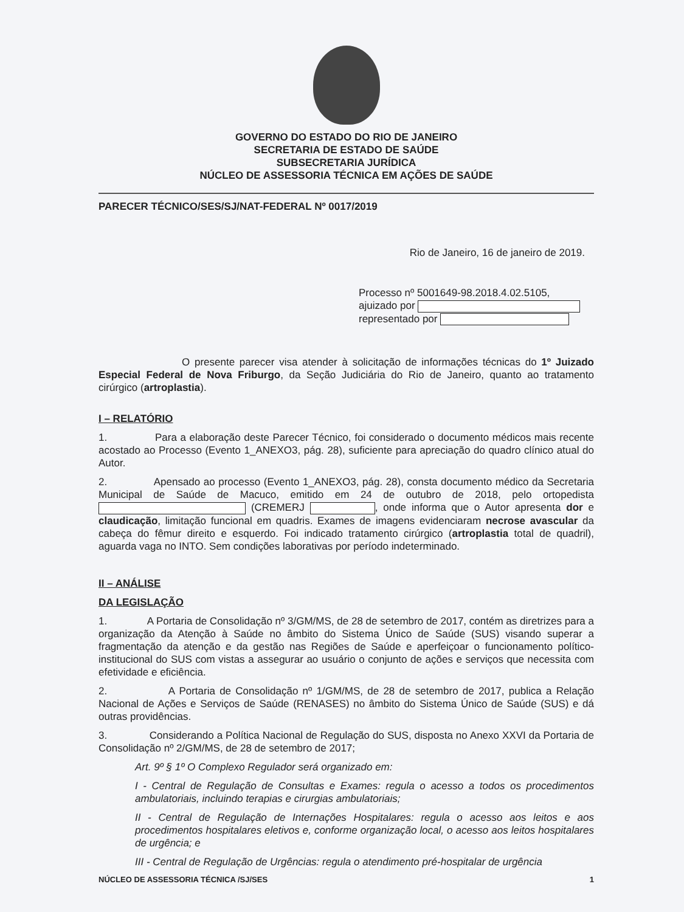GOVERNO DO ESTADO DO RIO DE JANEIRO
SECRETARIA DE ESTADO DE SAÚDE
SUBSECRETARIA JURÍDICA
NÚCLEO DE ASSESSORIA TÉCNICA EM AÇÕES DE SAÚDE
PARECER TÉCNICO/SES/SJ/NAT-FEDERAL Nº 0017/2019
Rio de Janeiro, 16 de janeiro de 2019.
Processo nº 5001649-98.2018.4.02.5105,
ajuizado por
representado por
O presente parecer visa atender à solicitação de informações técnicas do 1º Juizado Especial Federal de Nova Friburgo, da Seção Judiciária do Rio de Janeiro, quanto ao tratamento cirúrgico (artroplastia).
I – RELATÓRIO
1. Para a elaboração deste Parecer Técnico, foi considerado o documento médicos mais recente acostado ao Processo (Evento 1_ANEXO3, pág. 28), suficiente para apreciação do quadro clínico atual do Autor.
2. Apensado ao processo (Evento 1_ANEXO3, pág. 28), consta documento médico da Secretaria Municipal de Saúde de Macuco, emitido em 24 de outubro de 2018, pelo ortopedista (CREMERJ , onde informa que o Autor apresenta dor e claudicação, limitação funcional em quadris. Exames de imagens evidenciaram necrose avascular da cabeça do fêmur direito e esquerdo. Foi indicado tratamento cirúrgico (artroplastia total de quadril), aguarda vaga no INTO. Sem condições laborativas por período indeterminado.
II – ANÁLISE
DA LEGISLAÇÃO
1. A Portaria de Consolidação nº 3/GM/MS, de 28 de setembro de 2017, contém as diretrizes para a organização da Atenção à Saúde no âmbito do Sistema Único de Saúde (SUS) visando superar a fragmentação da atenção e da gestão nas Regiões de Saúde e aperfeiçoar o funcionamento político-institucional do SUS com vistas a assegurar ao usuário o conjunto de ações e serviços que necessita com efetividade e eficiência.
2. A Portaria de Consolidação nº 1/GM/MS, de 28 de setembro de 2017, publica a Relação Nacional de Ações e Serviços de Saúde (RENASES) no âmbito do Sistema Único de Saúde (SUS) e dá outras providências.
3. Considerando a Política Nacional de Regulação do SUS, disposta no Anexo XXVI da Portaria de Consolidação nº 2/GM/MS, de 28 de setembro de 2017;
Art. 9º § 1º O Complexo Regulador será organizado em:
I - Central de Regulação de Consultas e Exames: regula o acesso a todos os procedimentos ambulatoriais, incluindo terapias e cirurgias ambulatoriais;
II - Central de Regulação de Internações Hospitalares: regula o acesso aos leitos e aos procedimentos hospitalares eletivos e, conforme organização local, o acesso aos leitos hospitalares de urgência; e
III - Central de Regulação de Urgências: regula o atendimento pré-hospitalar de urgência
NÚCLEO DE ASSESSORIA TÉCNICA /SJ/SES 1